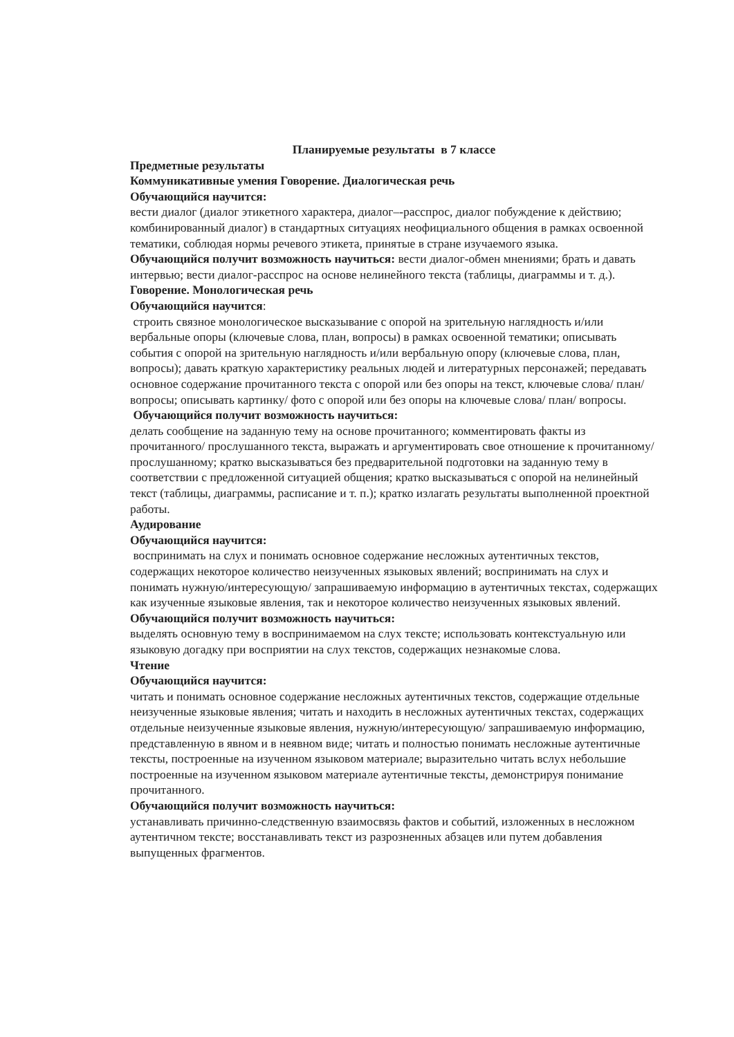Планируемые результаты в 7 классе
Предметные результаты
Коммуникативные умения Говорение. Диалогическая речь
Обучающийся научится:
вести диалог (диалог этикетного характера, диалог–-расспрос, диалог побуждение к действию; комбинированный диалог) в стандартных ситуациях неофициального общения в рамках освоенной тематики, соблюдая нормы речевого этикета, принятые в стране изучаемого языка.
Обучающийся получит возможность научиться: вести диалог-обмен мнениями; брать и давать интервью; вести диалог-расспрос на основе нелинейного текста (таблицы, диаграммы и т. д.).
Говорение. Монологическая речь
Обучающийся научится:
строить связное монологическое высказывание с опорой на зрительную наглядность и/или вербальные опоры (ключевые слова, план, вопросы) в рамках освоенной тематики; описывать события с опорой на зрительную наглядность и/или вербальную опору (ключевые слова, план, вопросы); давать краткую характеристику реальных людей и литературных персонажей; передавать основное содержание прочитанного текста с опорой или без опоры на текст, ключевые слова/ план/ вопросы; описывать картинку/ фото с опорой или без опоры на ключевые слова/ план/ вопросы.
Обучающийся получит возможность научиться:
делать сообщение на заданную тему на основе прочитанного; комментировать факты из прочитанного/ прослушанного текста, выражать и аргументировать свое отношение к прочитанному/ прослушанному; кратко высказываться без предварительной подготовки на заданную тему в соответствии с предложенной ситуацией общения; кратко высказываться с опорой на нелинейный текст (таблицы, диаграммы, расписание и т. п.); кратко излагать результаты выполненной проектной работы.
Аудирование
Обучающийся научится:
воспринимать на слух и понимать основное содержание несложных аутентичных текстов, содержащих некоторое количество неизученных языковых явлений; воспринимать на слух и понимать нужную/интересующую/ запрашиваемую информацию в аутентичных текстах, содержащих как изученные языковые явления, так и некоторое количество неизученных языковых явлений.
Обучающийся получит возможность научиться:
выделять основную тему в воспринимаемом на слух тексте; использовать контекстуальную или языковую догадку при восприятии на слух текстов, содержащих незнакомые слова.
Чтение
Обучающийся научится:
читать и понимать основное содержание несложных аутентичных текстов, содержащие отдельные неизученные языковые явления; читать и находить в несложных аутентичных текстах, содержащих отдельные неизученные языковые явления, нужную/интересующую/ запрашиваемую информацию, представленную в явном и в неявном виде; читать и полностью понимать несложные аутентичные тексты, построенные на изученном языковом материале; выразительно читать вслух небольшие построенные на изученном языковом материале аутентичные тексты, демонстрируя понимание прочитанного.
Обучающийся получит возможность научиться:
устанавливать причинно-следственную взаимосвязь фактов и событий, изложенных в несложном аутентичном тексте; восстанавливать текст из разрозненных абзацев или путем добавления выпущенных фрагментов.